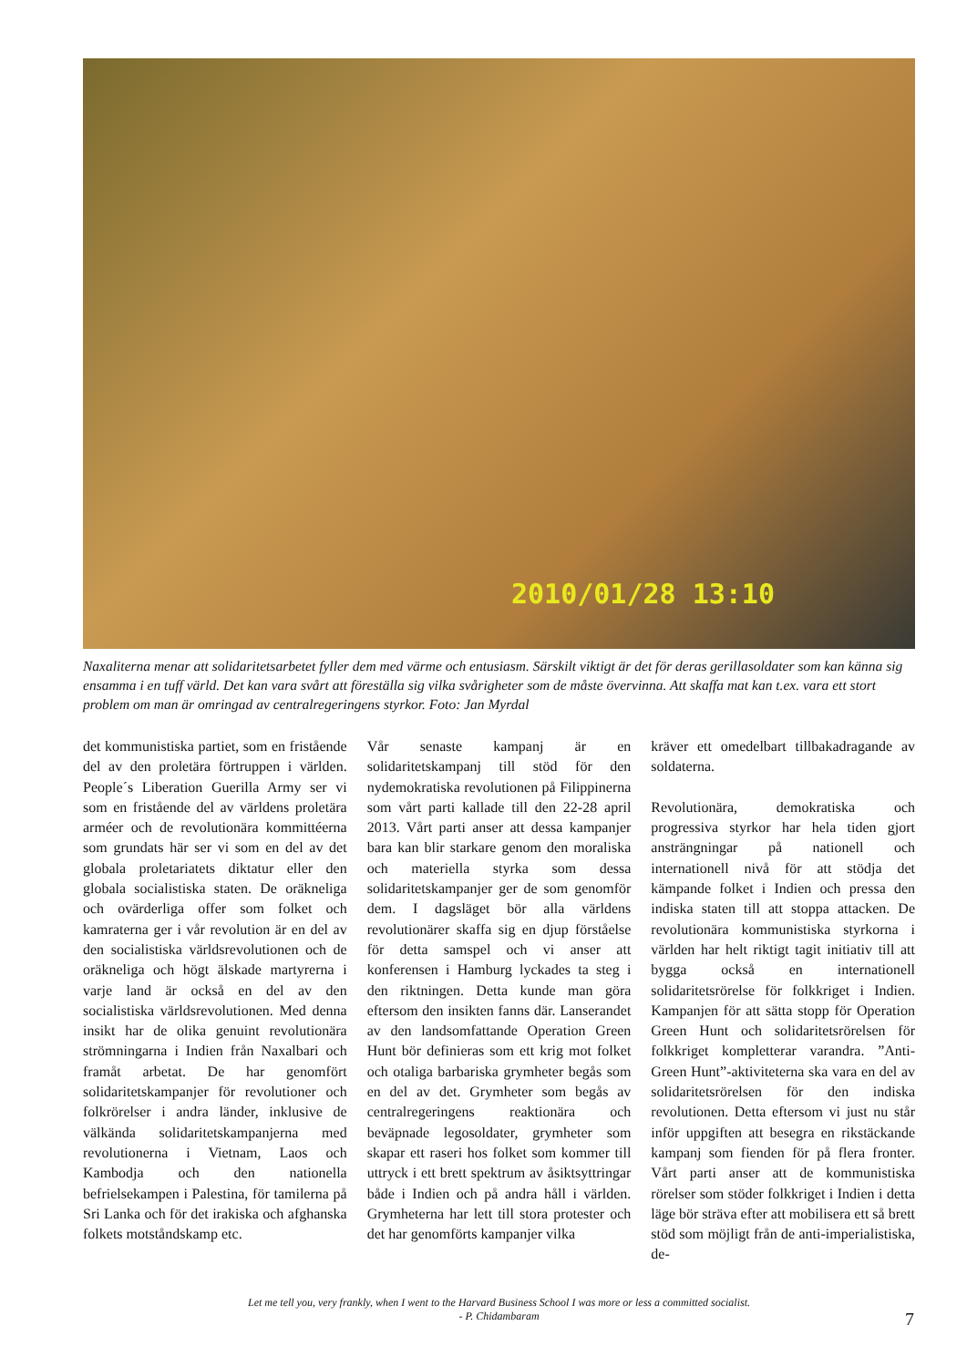2010/01/28 13:10
Naxaliterna menar att solidaritetsarbetet fyller dem med värme och entusiasm. Särskilt viktigt är det för deras gerillasoldater som kan känna sig ensamma i en tuff värld. Det kan vara svårt att föreställa sig vilka svårigheter som de måste övervinna. Att skaffa mat kan t.ex. vara ett stort problem om man är omringad av centralregeringens styrkor. Foto: Jan Myrdal
det kommunistiska partiet, som en fristående del av den proletära förtruppen i världen. People´s Liberation Guerilla Army ser vi som en fristående del av världens proletära arméer och de revolutionära kommittéerna som grundats här ser vi som en del av det globala proletariatets diktatur eller den globala socialistiska staten. De oräkneliga och ovärderliga offer som folket och kamraterna ger i vår revolution är en del av den socialistiska världsrevolutionen och de oräkneliga och högt älskade martyrerna i varje land är också en del av den socialistiska världsrevolutionen. Med denna insikt har de olika genuint revolutionära strömningarna i Indien från Naxalbari och framåt arbetat. De har genomfört solidaritetskampanjer för revolutioner och folkrörelser i andra länder, inklusive de välkända solidaritetskampanjerna med revolutionerna i Vietnam, Laos och Kambodja och den nationella befrielsekampen i Palestina, för tamilerna på Sri Lanka och för det irakiska och afghanska folkets motståndskamp etc.
Vår senaste kampanj är en solidaritetskampanj till stöd för den nydemokratiska revolutionen på Filippinerna som vårt parti kallade till den 22-28 april 2013. Vårt parti anser att dessa kampanjer bara kan blir starkare genom den moraliska och materiella styrka som dessa solidaritetskampanjer ger de som genomför dem. I dagsläget bör alla världens revolutionärer skaffa sig en djup förståelse för detta samspel och vi anser att konferensen i Hamburg lyckades ta steg i den riktningen. Detta kunde man göra eftersom den insikten fanns där. Lanserandet av den landsomfattande Operation Green Hunt bör definieras som ett krig mot folket och otaliga barbariska grymheter begås som en del av det. Grymheter som begås av centralregeringens reaktionära och beväpnade legosoldater, grymheter som skapar ett raseri hos folket som kommer till uttryck i ett brett spektrum av åsiktsyttringar både i Indien och på andra håll i världen. Grymheterna har lett till stora protester och det har genomförts kampanjer vilka
kräver ett omedelbart tillbakadragande av soldaterna.
Revolutionära, demokratiska och progressiva styrkor har hela tiden gjort ansträngningar på nationell och internationell nivå för att stödja det kämpande folket i Indien och pressa den indiska staten till att stoppa attacken. De revolutionära kommunistiska styrkorna i världen har helt riktigt tagit initiativ till att bygga också en internationell solidaritetsrörelse för folkkriget i Indien. Kampanjen för att sätta stopp för Operation Green Hunt och solidaritetsrörelsen för folkkriget kompletterar varandra. ”Anti-Green Hunt”-aktiviteterna ska vara en del av solidaritetsrörelsen för den indiska revolutionen. Detta eftersom vi just nu står inför uppgiften att besegra en rikstäckande kampanj som fienden för på flera fronter. Vårt parti anser att de kommunistiska rörelser som stöder folkkriget i Indien i detta läge bör sträva efter att mobilisera ett så brett stöd som möjligt från de anti-imperialistiska, de-
Let me tell you, very frankly, when I went to the Harvard Business School I was more or less a committed socialist.
- P. Chidambaram
7